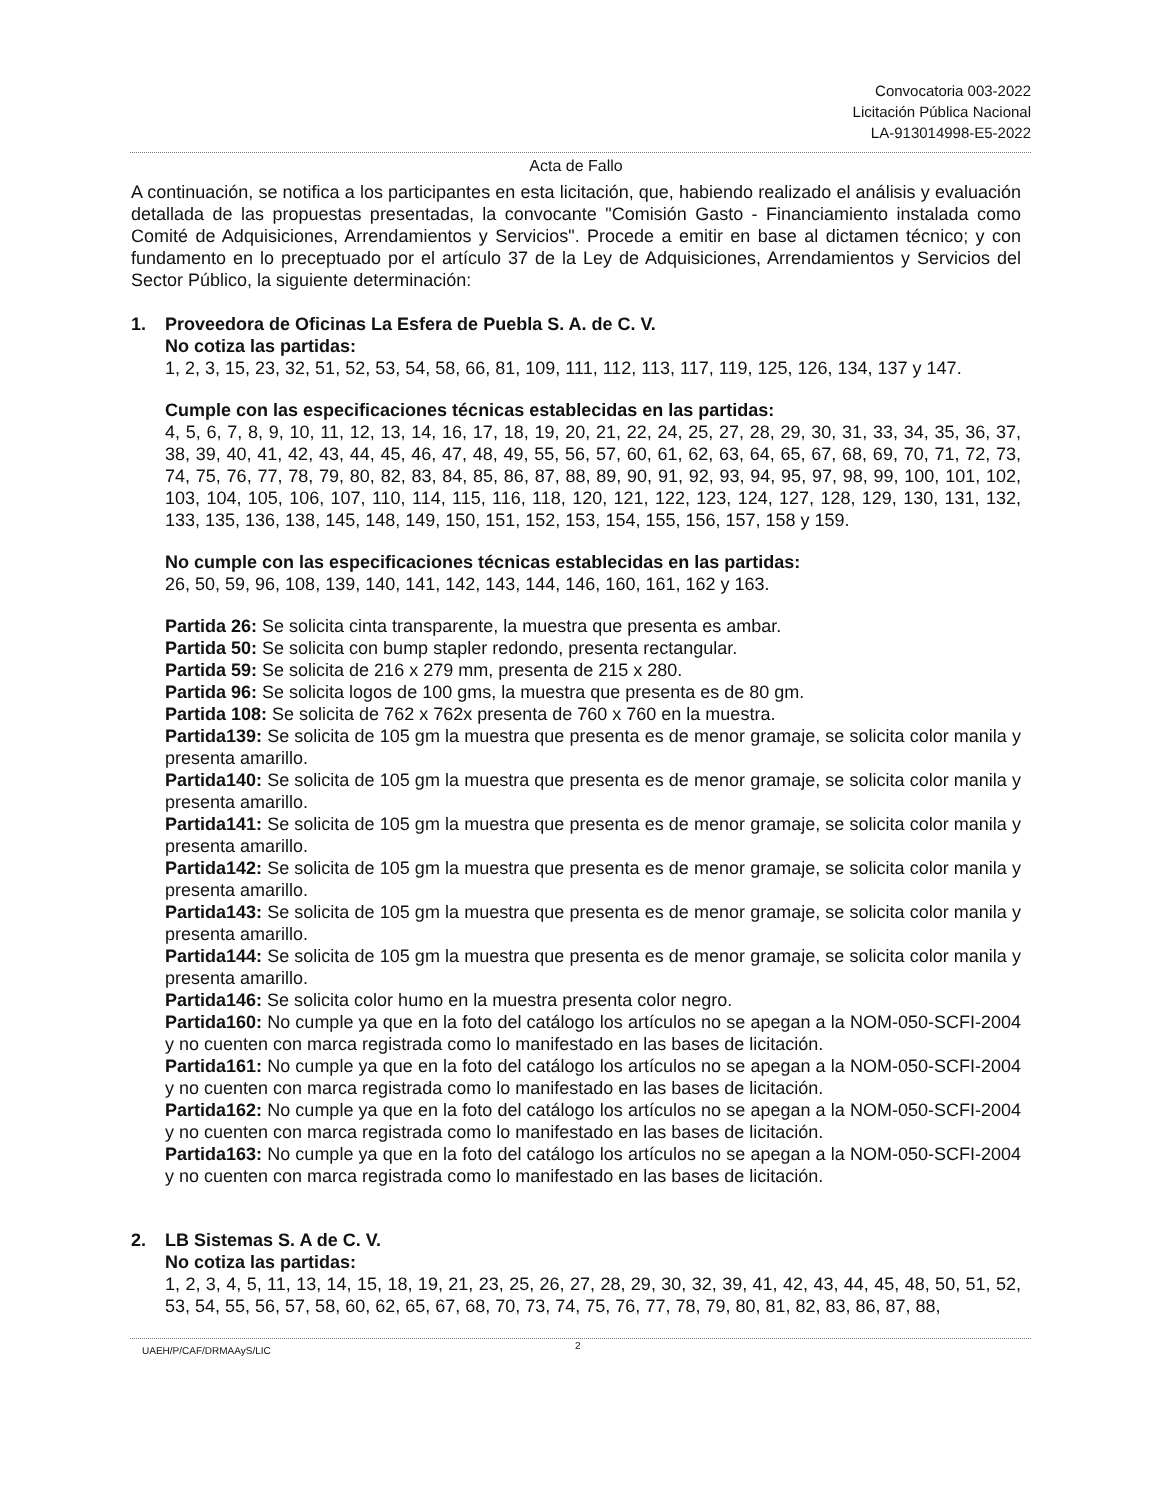Convocatoria 003-2022
Licitación Pública Nacional
LA-913014998-E5-2022
Acta de Fallo
A continuación, se notifica a los participantes en esta licitación, que, habiendo realizado el análisis y evaluación detallada de las propuestas presentadas, la convocante "Comisión Gasto - Financiamiento instalada como Comité de Adquisiciones, Arrendamientos y Servicios". Procede a emitir en base al dictamen técnico; y con fundamento en lo preceptuado por el artículo 37 de la Ley de Adquisiciones, Arrendamientos y Servicios del Sector Público, la siguiente determinación:
1. Proveedora de Oficinas La Esfera de Puebla S. A. de C. V.
No cotiza las partidas:
1, 2, 3, 15, 23, 32, 51, 52, 53, 54, 58, 66, 81, 109, 111, 112, 113, 117, 119, 125, 126, 134, 137 y 147.
Cumple con las especificaciones técnicas establecidas en las partidas:
4, 5, 6, 7, 8, 9, 10, 11, 12, 13, 14, 16, 17, 18, 19, 20, 21, 22, 24, 25, 27, 28, 29, 30, 31, 33, 34, 35, 36, 37, 38, 39, 40, 41, 42, 43, 44, 45, 46, 47, 48, 49, 55, 56, 57, 60, 61, 62, 63, 64, 65, 67, 68, 69, 70, 71, 72, 73, 74, 75, 76, 77, 78, 79, 80, 82, 83, 84, 85, 86, 87, 88, 89, 90, 91, 92, 93, 94, 95, 97, 98, 99, 100, 101, 102, 103, 104, 105, 106, 107, 110, 114, 115, 116, 118, 120, 121, 122, 123, 124, 127, 128, 129, 130, 131, 132, 133, 135, 136, 138, 145, 148, 149, 150, 151, 152, 153, 154, 155, 156, 157, 158 y 159.
No cumple con las especificaciones técnicas establecidas en las partidas:
26, 50, 59, 96, 108, 139, 140, 141, 142, 143, 144, 146, 160, 161, 162 y 163.
Partida 26: Se solicita cinta transparente, la muestra que presenta es ambar.
Partida 50: Se solicita con bump stapler redondo, presenta rectangular.
Partida 59: Se solicita de 216 x 279 mm, presenta de 215 x 280.
Partida 96: Se solicita logos de 100 gms, la muestra que presenta es de 80 gm.
Partida 108: Se solicita de 762 x 762x presenta de 760 x 760 en la muestra.
Partida139: Se solicita de 105 gm la muestra que presenta es de menor gramaje, se solicita color manila y presenta amarillo.
Partida140: Se solicita de 105 gm la muestra que presenta es de menor gramaje, se solicita color manila y presenta amarillo.
Partida141: Se solicita de 105 gm la muestra que presenta es de menor gramaje, se solicita color manila y presenta amarillo.
Partida142: Se solicita de 105 gm la muestra que presenta es de menor gramaje, se solicita color manila y presenta amarillo.
Partida143: Se solicita de 105 gm la muestra que presenta es de menor gramaje, se solicita color manila y presenta amarillo.
Partida144: Se solicita de 105 gm la muestra que presenta es de menor gramaje, se solicita color manila y presenta amarillo.
Partida146: Se solicita color humo en la muestra presenta color negro.
Partida160: No cumple ya que en la foto del catálogo los artículos no se apegan a la NOM-050-SCFI-2004 y no cuenten con marca registrada como lo manifestado en las bases de licitación.
Partida161: No cumple ya que en la foto del catálogo los artículos no se apegan a la NOM-050-SCFI-2004 y no cuenten con marca registrada como lo manifestado en las bases de licitación.
Partida162: No cumple ya que en la foto del catálogo los artículos no se apegan a la NOM-050-SCFI-2004 y no cuenten con marca registrada como lo manifestado en las bases de licitación.
Partida163: No cumple ya que en la foto del catálogo los artículos no se apegan a la NOM-050-SCFI-2004 y no cuenten con marca registrada como lo manifestado en las bases de licitación.
2. LB Sistemas S. A de C. V.
No cotiza las partidas:
1, 2, 3, 4, 5, 11, 13, 14, 15, 18, 19, 21, 23, 25, 26, 27, 28, 29, 30, 32, 39, 41, 42, 43, 44, 45, 48, 50, 51, 52, 53, 54, 55, 56, 57, 58, 60, 62, 65, 67, 68, 70, 73, 74, 75, 76, 77, 78, 79, 80, 81, 82, 83, 86, 87, 88,
2
UAEH/P/CAF/DRMAAyS/LIC